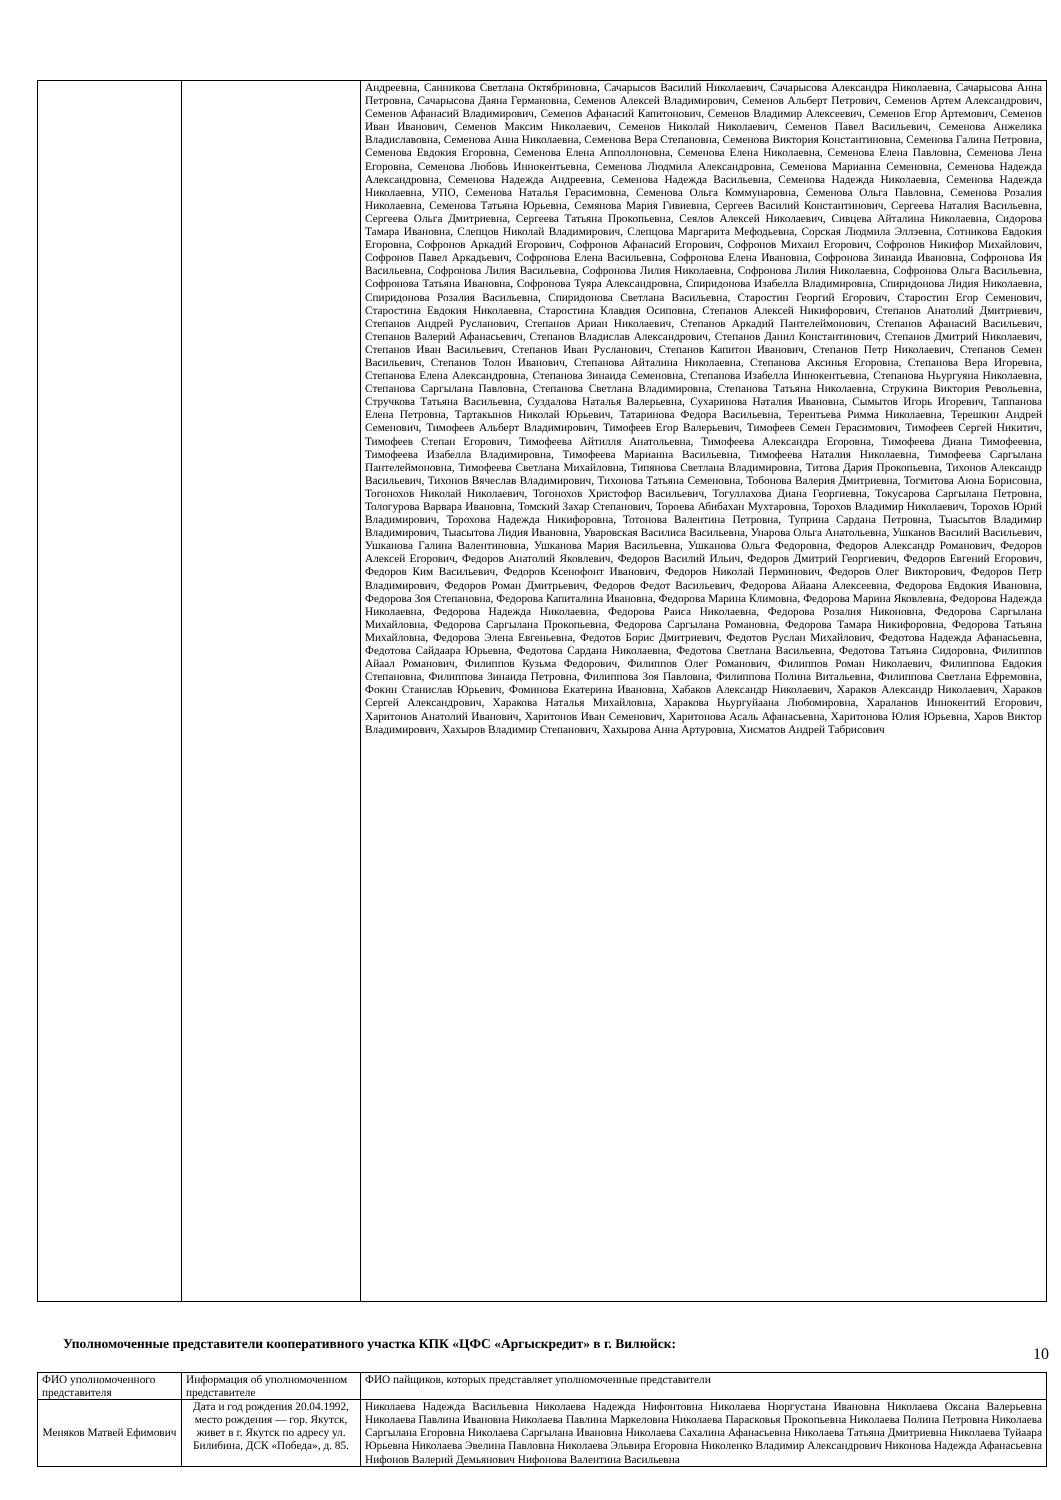| | | Андреевна, Санникова Светлана Октябриновна, Сачарысов Василий Николаевич, Сачарысова Александра Николаевна, Сачарысова Анна Петровна, Сачарысова Даяна Германовна, Семенов Алексей Владимирович, Семенов Альберт Петрович, Семенов Артем Александрович, Семенов Афанасий Владимирович, Семенов Афанасий Капитонович, Семенов Владимир Алексеевич, Семенов Егор Артемович, Семенов Иван Иванович, Семенов Максим Николаевич, Семенов Николай Николаевич, Семенов Павел Васильевич, Семенова Анжелика Владиславовна, Семенова Анна Николаевна, Семенова Вера Степановна, Семенова Виктория Константиновна, Семенова Галина Петровна, Семенова Евдокия Егоровна, Семенова Елена Апполлоновна, Семенова Елена Николаевна, Семенова Елена Павловна, Семенова Лена Егоровна, Семенова Любовь Иннокентьевна, Семенова Людмила Александровна, Семенова Марианна Семеновна, Семенова Надежда Александровна, Семенова Надежда Андреевна, Семенова Надежда Васильевна, Семенова Надежда Николаевна, Семенова Надежда Николаевна, УПО, Семенова Наталья Герасимовна, Семенова Ольга Коммунаровна, Семенова Ольга Павловна, Семенова Розалия Николаевна, Семенова Татьяна Юрьевна, Семянова Мария Гивиевна, Сергеев Василий Константинович, Сергеева Наталия Васильевна, Сергеева Ольга Дмитриевна, Сергеева Татьяна Прокопьевна, Сеялов Алексей Николаевич, Сивцева Айталина Николаевна, Сидорова Тамара Ивановна, Слепцов Николай Владимирович, Слепцова Маргарита Мефодьевна, Сорская Людмила Эллэевна, Сотникова Евдокия Егоровна, Софронов Аркадий Егорович, Софронов Афанасий Егорович, Софронов Михаил Егорович, Софронов Никифор Михайлович, Софронов Павел Аркадьевич, Софронова Елена Васильевна, Софронова Елена Ивановна, Софронова Зинаида Ивановна, Софронова Ия Васильевна, Софронова Лилия Васильевна, Софронова Лилия Николаевна, Софронова Лилия Николаевна, Софронова Ольга Васильевна, Софронова Татьяна Ивановна, Софронова Туяра Александровна, Спиридонова Изабелла Владимировна, Спиридонова Лидия Николаевна, Спиридонова Розалия Васильевна, Спиридонова Светлана Васильевна, Старостин Георгий Егорович, Старостин Егор Семенович, Старостина Евдокия Николаевна, Старостина Клавдия Осиповна, Степанов Алексей Никифорович, Степанов Анатолий Дмитриевич, Степанов Андрей Русланович, Степанов Ариан Николаевич, Степанов Аркадий Пантелеймонович, Степанов Афанасий Васильевич, Степанов Валерий Афанасьевич, Степанов Владислав Александрович, Степанов Данил Константинович, Степанов Дмитрий Николаевич, Степанов Иван Васильевич, Степанов Иван Русланович, Степанов Капитон Иванович, Степанов Петр Николаевич, Степанов Семен Васильевич, Степанов Толон Иванович, Степанова Айталина Николаевна, Степанова Аксинья Егоровна, Степанова Вера Игоревна, Степанова Елена Александровна, Степанова Зинаида Семеновна, Степанова Изабелла Иннокентьевна, Степанова Ньургуяна Николаевна, Степанова Саргылана Павловна, Степанова Светлана Владимировна, Степанова Татьяна Николаевна, Струкина Виктория Револьевна, Стручкова Татьяна Васильевна, Суздалова Наталья Валерьевна, Сухаринова Наталия Ивановна, Сымытов Игорь Игоревич, Таппанова Елена Петровна, Тартакынов Николай Юрьевич, Татаринова Федора Васильевна, Терентьева Римма Николаевна, Терешкин Андрей Семенович, Тимофеев Альберт Владимирович, Тимофеев Егор Валерьевич, Тимофеев Семен Герасимович, Тимофеев Сергей Никитич, Тимофеев Степан Егорович, Тимофеева Айтилля Анатольевна, Тимофеева Александра Егоровна, Тимофеева Диана Тимофеевна, Тимофеева Изабелла Владимировна, Тимофеева Марианна Васильевна, Тимофеева Наталия Николаевна, Тимофеева Саргылана Пантелеймоновна, Тимофеева Светлана Михайловна, Типянова Светлана Владимировна, Титова Дария Прокопьевна, Тихонов Александр Васильевич, Тихонов Вячеслав Владимирович, Тихонова Татьяна Семеновна, Тобонова Валерия Дмитриевна, Тогмитова Аюна Борисовна, Тогонохов Николай Николаевич, Тогонохов Христофор Васильевич, Тогуллахова Диана Георгиевна, Токусарова Саргылана Петровна, Тологурова Варвара Ивановна, Томский Захар Степанович, Тороева Абибахан Мухтаровна, Торохов Владимир Николаевич, Торохов Юрий Владимирович, Торохова Надежда Никифоровна, Тотонова Валентина Петровна, Туприна Сардана Петровна, Тыасытов Владимир Владимирович, Тыасытова Лидия Ивановна, Уваровская Василиса Васильевна, Унарова Ольга Анатольевна, Ушканов Василий Васильевич, Ушканова Галина Валентиновна, Ушканова Мария Васильевна, Ушканова Ольга Федоровна, Федоров Александр Романович, Федоров Алексей Егорович, Федоров Анатолий Яковлевич, Федоров Василий Ильич, Федоров Дмитрий Георгиевич, Федоров Евгений Егорович, Федоров Ким Васильевич, Федоров Ксенофонт Иванович, Федоров Николай Перминович, Федоров Олег Викторович, Федоров Петр Владимирович, Федоров Роман Дмитрьевич, Федоров Федот Васильевич, Федорова Айаана Алексеевна, Федорова Евдокия Ивановна, Федорова Зоя Степановна, Федорова Капиталина Ивановна, Федорова Марина Климовна, Федорова Марина Яковлевна, Федорова Надежда Николаевна, Федорова Надежда Николаевна, Федорова Раиса Николаевна, Федорова Розалия Никоновна, Федорова Саргылана Михайловна, Федорова Саргылана Прокопьевна, Федорова Саргылана Романовна, Федорова Тамара Никифоровна, Федорова Татьяна Михайловна, Федорова Элена Евгеньевна, Федотов Борис Дмитриевич, Федотов Руслан Михайлович, Федотова Надежда Афанасьевна, Федотова Сайдаара Юрьевна, Федотова Сардана Николаевна, Федотова Светлана Васильевна, Федотова Татьяна Сидоровна, Филиппов Айаал Романович, Филиппов Кузьма Федорович, Филиппов Олег Романович, Филиппов Роман Николаевич, Филиппова Евдокия Степановна, Филиппова Зинаида Петровна, Филиппова Зоя Павловна, Филиппова Полина Витальевна, Филиппова Светлана Ефремовна, Фокин Станислав Юрьевич, Фоминова Екатерина Ивановна, Хабаков Александр Николаевич, Хараков Александр Николаевич, Хараков Сергей Александрович, Харакова Наталья Михайловна, Харакова Ньургуйаана Любомировна, Хараланов Иннокентий Егорович, Харитонов Анатолий Иванович, Харитонов Иван Семенович, Харитонова Асаль Афанасьевна, Харитонова Юлия Юрьевна, Харов Виктор Владимирович, Хахыров Владимир Степанович, Хахырова Анна Артуровна, Хисматов Андрей Табрисович |
Уполномоченные представители кооперативного участка КПК «ЦФС «Аргыскредит» в г. Вилюйск:
| ФИО уполномоченного представителя | Информация об уполномоченном представителе | ФИО пайщиков, которых представляет уполномоченные представители |
| --- | --- | --- |
| Меняков Матвей Ефимович | Дата и год рождения 20.04.1992, место рождения — гор. Якутск, живет в г. Якутск по адресу ул. Билибина, ДСК «Победа», д. 85. | Николаева Надежда Васильевна Николаева Надежда Нифонтовна Николаева Нюргустана Ивановна Николаева Оксана Валерьевна Николаева Павлина Ивановна Николаева Павлина Маркеловна Николаева Парасковья Прокопьевна Николаева Полина Петровна Николаева Саргылана Егоровна Николаева Саргылана Ивановна Николаева Сахалина Афанасьевна Николаева Татьяна Дмитриевна Николаева Туйаара Юрьевна Николаева Эвелина Павловна Николаева Эльвира Егоровна Николенко Владимир Александрович Никонова Надежда Афанасьевна Нифонов Валерий Демьянович Нифонова Валентина Васильевна |
10